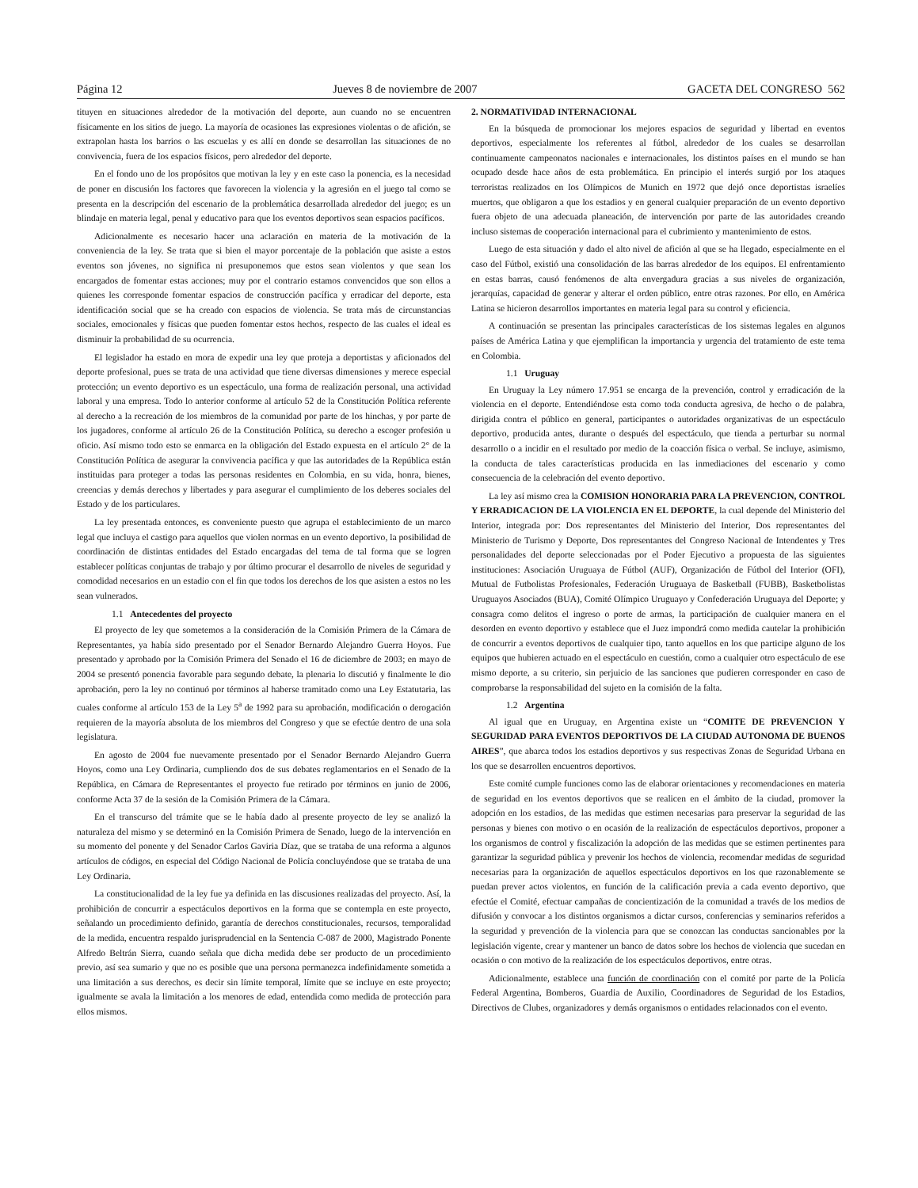Página 12 Jueves 8 de noviembre de 2007 GACETA DEL CONGRESO 562
tituyen en situaciones alrededor de la motivación del deporte, aun cuando no se encuentren físicamente en los sitios de juego. La mayoría de ocasiones las expresiones violentas o de afición, se extrapolan hasta los barrios o las escuelas y es allí en donde se desarrollan las situaciones de no convivencia, fuera de los espacios físicos, pero alrededor del deporte.
En el fondo uno de los propósitos que motivan la ley y en este caso la ponencia, es la necesidad de poner en discusión los factores que favorecen la violencia y la agresión en el juego tal como se presenta en la descripción del escenario de la problemática desarrollada alrededor del juego; es un blindaje en materia legal, penal y educativo para que los eventos deportivos sean espacios pacíficos.
Adicionalmente es necesario hacer una aclaración en materia de la motivación de la conveniencia de la ley. Se trata que si bien el mayor porcentaje de la población que asiste a estos eventos son jóvenes, no significa ni presuponemos que estos sean violentos y que sean los encargados de fomentar estas acciones; muy por el contrario estamos convencidos que son ellos a quienes les corresponde fomentar espacios de construcción pacífica y erradicar del deporte, esta identificación social que se ha creado con espacios de violencia. Se trata más de circunstancias sociales, emocionales y físicas que pueden fomentar estos hechos, respecto de las cuales el ideal es disminuir la probabilidad de su ocurrencia.
El legislador ha estado en mora de expedir una ley que proteja a deportistas y aficionados del deporte profesional, pues se trata de una actividad que tiene diversas dimensiones y merece especial protección; un evento deportivo es un espectáculo, una forma de realización personal, una actividad laboral y una empresa. Todo lo anterior conforme al artículo 52 de la Constitución Política referente al derecho a la recreación de los miembros de la comunidad por parte de los hinchas, y por parte de los jugadores, conforme al artículo 26 de la Constitución Política, su derecho a escoger profesión u oficio. Así mismo todo esto se enmarca en la obligación del Estado expuesta en el artículo 2° de la Constitución Política de asegurar la convivencia pacífica y que las autoridades de la República están instituidas para proteger a todas las personas residentes en Colombia, en su vida, honra, bienes, creencias y demás derechos y libertades y para asegurar el cumplimiento de los deberes sociales del Estado y de los particulares.
La ley presentada entonces, es conveniente puesto que agrupa el establecimiento de un marco legal que incluya el castigo para aquellos que violen normas en un evento deportivo, la posibilidad de coordinación de distintas entidades del Estado encargadas del tema de tal forma que se logren establecer políticas conjuntas de trabajo y por último procurar el desarrollo de niveles de seguridad y comodidad necesarios en un estadio con el fin que todos los derechos de los que asisten a estos no les sean vulnerados.
1.1 Antecedentes del proyecto
El proyecto de ley que sometemos a la consideración de la Comisión Primera de la Cámara de Representantes, ya había sido presentado por el Senador Bernardo Alejandro Guerra Hoyos. Fue presentado y aprobado por la Comisión Primera del Senado el 16 de diciembre de 2003; en mayo de 2004 se presentó ponencia favorable para segundo debate, la plenaria lo discutió y finalmente le dio aprobación, pero la ley no continuó por términos al haberse tramitado como una Ley Estatutaria, las cuales conforme al artículo 153 de la Ley 5<sup>a</sup> de 1992 para su aprobación, modificación o derogación requieren de la mayoría absoluta de los miembros del Congreso y que se efectúe dentro de una sola legislatura.
En agosto de 2004 fue nuevamente presentado por el Senador Bernardo Alejandro Guerra Hoyos, como una Ley Ordinaria, cumpliendo dos de sus debates reglamentarios en el Senado de la República, en Cámara de Representantes el proyecto fue retirado por términos en junio de 2006, conforme Acta 37 de la sesión de la Comisión Primera de la Cámara.
En el transcurso del trámite que se le había dado al presente proyecto de ley se analizó la naturaleza del mismo y se determinó en la Comisión Primera de Senado, luego de la intervención en su momento del ponente y del Senador Carlos Gaviria Díaz, que se trataba de una reforma a algunos artículos de códigos, en especial del Código Nacional de Policía concluyéndose que se trataba de una Ley Ordinaria.
La constitucionalidad de la ley fue ya definida en las discusiones realizadas del proyecto. Así, la prohibición de concurrir a espectáculos deportivos en la forma que se contempla en este proyecto, señalando un procedimiento definido, garantía de derechos constitucionales, recursos, temporalidad de la medida, encuentra respaldo jurisprudencial en la Sentencia C-087 de 2000, Magistrado Ponente Alfredo Beltrán Sierra, cuando señala que dicha medida debe ser producto de un procedimiento previo, así sea sumario y que no es posible que una persona permanezca indefinidamente sometida a una limitación a sus derechos, es decir sin límite temporal, límite que se incluye en este proyecto; igualmente se avala la limitación a los menores de edad, entendida como medida de protección para ellos mismos.
2. NORMATIVIDAD INTERNACIONAL
En la búsqueda de promocionar los mejores espacios de seguridad y libertad en eventos deportivos, especialmente los referentes al fútbol, alrededor de los cuales se desarrollan continuamente campeonatos nacionales e internacionales, los distintos países en el mundo se han ocupado desde hace años de esta problemática. En principio el interés surgió por los ataques terroristas realizados en los Olímpicos de Munich en 1972 que dejó once deportistas israelíes muertos, que obligaron a que los estadios y en general cualquier preparación de un evento deportivo fuera objeto de una adecuada planeación, de intervención por parte de las autoridades creando incluso sistemas de cooperación internacional para el cubrimiento y mantenimiento de estos.
Luego de esta situación y dado el alto nivel de afición al que se ha llegado, especialmente en el caso del Fútbol, existió una consolidación de las barras alrededor de los equipos. El enfrentamiento en estas barras, causó fenómenos de alta envergadura gracias a sus niveles de organización, jerarquías, capacidad de generar y alterar el orden público, entre otras razones. Por ello, en América Latina se hicieron desarrollos importantes en materia legal para su control y eficiencia.
A continuación se presentan las principales características de los sistemas legales en algunos países de América Latina y que ejemplifican la importancia y urgencia del tratamiento de este tema en Colombia.
1.1 Uruguay
En Uruguay la Ley número 17.951 se encarga de la prevención, control y erradicación de la violencia en el deporte. Entendiéndose esta como toda conducta agresiva, de hecho o de palabra, dirigida contra el público en general, participantes o autoridades organizativas de un espectáculo deportivo, producida antes, durante o después del espectáculo, que tienda a perturbar su normal desarrollo o a incidir en el resultado por medio de la coacción física o verbal. Se incluye, asimismo, la conducta de tales características producida en las inmediaciones del escenario y como consecuencia de la celebración del evento deportivo.
La ley así mismo crea la COMISION HONORARIA PARA LA PREVENCION, CONTROL Y ERRADICACION DE LA VIOLENCIA EN EL DEPORTE, la cual depende del Ministerio del Interior, integrada por: Dos representantes del Ministerio del Interior, Dos representantes del Ministerio de Turismo y Deporte, Dos representantes del Congreso Nacional de Intendentes y Tres personalidades del deporte seleccionadas por el Poder Ejecutivo a propuesta de las siguientes instituciones: Asociación Uruguaya de Fútbol (AUF), Organización de Fútbol del Interior (OFI), Mutual de Futbolistas Profesionales, Federación Uruguaya de Basketball (FUBB), Basketbolistas Uruguayos Asociados (BUA), Comité Olímpico Uruguayo y Confederación Uruguaya del Deporte; y consagra como delitos el ingreso o porte de armas, la participación de cualquier manera en el desorden en evento deportivo y establece que el Juez impondrá como medida cautelar la prohibición de concurrir a eventos deportivos de cualquier tipo, tanto aquellos en los que participe alguno de los equipos que hubieren actuado en el espectáculo en cuestión, como a cualquier otro espectáculo de ese mismo deporte, a su criterio, sin perjuicio de las sanciones que pudieren corresponder en caso de comprobarse la responsabilidad del sujeto en la comisión de la falta.
1.2 Argentina
Al igual que en Uruguay, en Argentina existe un “COMITE DE PREVENCION Y SEGURIDAD PARA EVENTOS DEPORTIVOS DE LA CIUDAD AUTONOMA DE BUENOS AIRES”, que abarca todos los estadios deportivos y sus respectivas Zonas de Seguridad Urbana en los que se desarrollen encuentros deportivos.
Este comité cumple funciones como las de elaborar orientaciones y recomendaciones en materia de seguridad en los eventos deportivos que se realicen en el ámbito de la ciudad, promover la adopción en los estadios, de las medidas que estimen necesarias para preservar la seguridad de las personas y bienes con motivo o en ocasión de la realización de espectáculos deportivos, proponer a los organismos de control y fiscalización la adopción de las medidas que se estimen pertinentes para garantizar la seguridad pública y prevenir los hechos de violencia, recomendar medidas de seguridad necesarias para la organización de aquellos espectáculos deportivos en los que razonablemente se puedan prever actos violentos, en función de la calificación previa a cada evento deportivo, que efectúe el Comité, efectuar campañas de concientización de la comunidad a través de los medios de difusión y convocar a los distintos organismos a dictar cursos, conferencias y seminarios referidos a la seguridad y prevención de la violencia para que se conozcan las conductas sancionables por la legislación vigente, crear y mantener un banco de datos sobre los hechos de violencia que sucedan en ocasión o con motivo de la realización de los espectáculos deportivos, entre otras.
Adicionalmente, establece una función de coordinación con el comité por parte de la Policía Federal Argentina, Bomberos, Guardia de Auxilio, Coordinadores de Seguridad de los Estadios, Directivos de Clubes, organizadores y demás organismos o entidades relacionados con el evento.